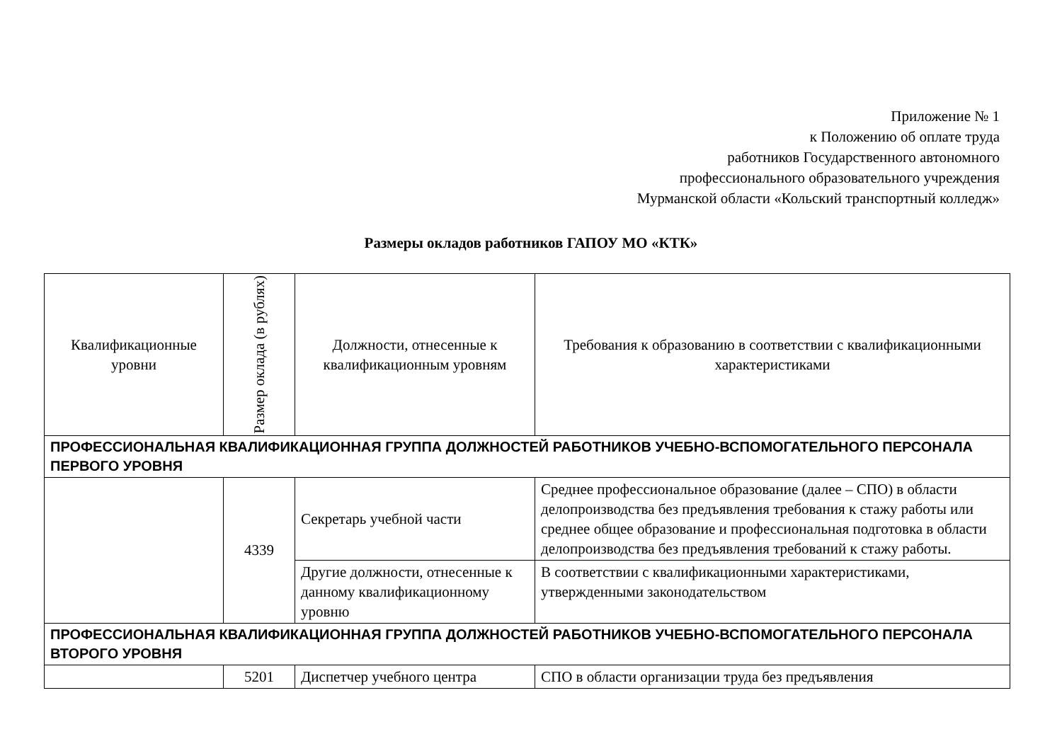Приложение № 1
к Положению об оплате труда
работников Государственного автономного
профессионального образовательного учреждения
Мурманской области «Кольский транспортный колледж»
Размеры окладов работников ГАПОУ МО «КТК»
| Квалификационные уровни | Размер оклада (в рублях) | Должности, отнесенные к квалификационным уровням | Требования к образованию в соответствии с квалификационными характеристиками |
| --- | --- | --- | --- |
| ПРОФЕССИОНАЛЬНАЯ КВАЛИФИКАЦИОННАЯ ГРУППА ДОЛЖНОСТЕЙ РАБОТНИКОВ УЧЕБНО-ВСПОМОГАТЕЛЬНОГО ПЕРСОНАЛА ПЕРВОГО УРОВНЯ | | | |
| | 4339 | Секретарь учебной части | Среднее профессиональное образование (далее – СПО) в области делопроизводства без предъявления требования к стажу работы или среднее общее образование и профессиональная подготовка в области делопроизводства без предъявления требований к стажу работы. |
| | | Другие должности, отнесенные к данному квалификационному уровню | В соответствии с квалификационными характеристиками, утвержденными законодательством |
| ПРОФЕССИОНАЛЬНАЯ КВАЛИФИКАЦИОННАЯ ГРУППА ДОЛЖНОСТЕЙ РАБОТНИКОВ УЧЕБНО-ВСПОМОГАТЕЛЬНОГО ПЕРСОНАЛА ВТОРОГО УРОВНЯ | | | |
| | 5201 | Диспетчер учебного центра | СПО в области организации труда без предъявления |